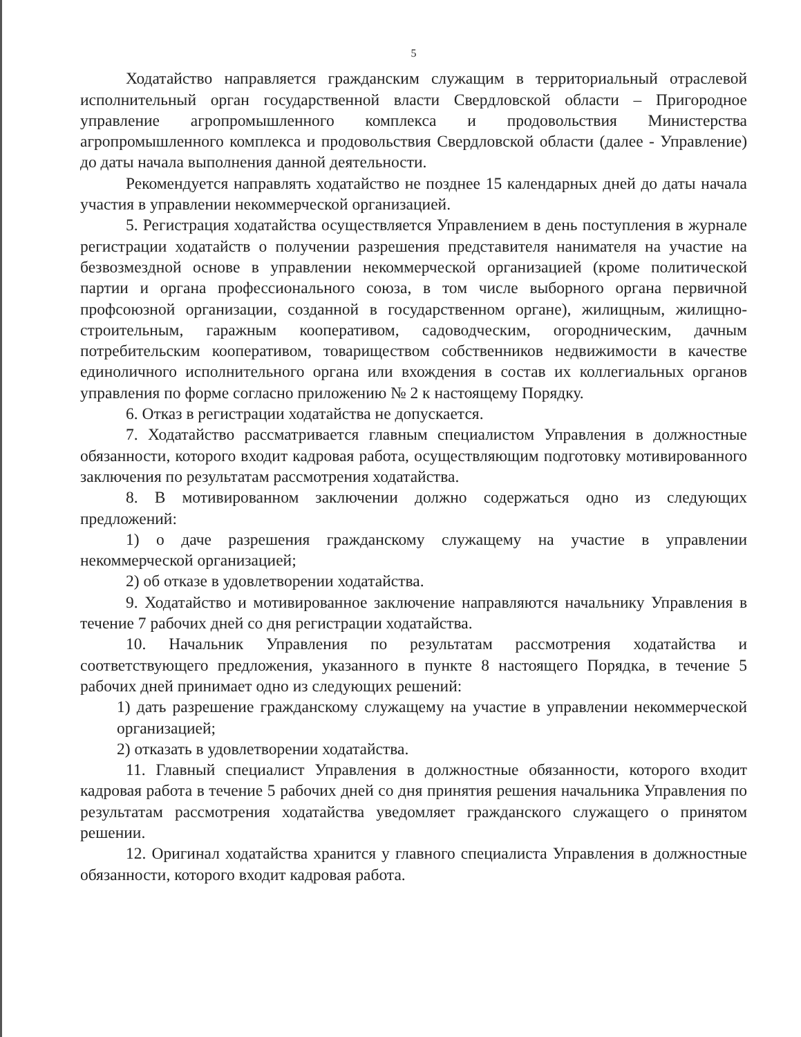5
Ходатайство направляется гражданским служащим в территориальный отраслевой исполнительный орган государственной власти Свердловской области – Пригородное управление агропромышленного комплекса и продовольствия Министерства агропромышленного комплекса и продовольствия Свердловской области (далее - Управление) до даты начала выполнения данной деятельности.
Рекомендуется направлять ходатайство не позднее 15 календарных дней до даты начала участия в управлении некоммерческой организацией.
5. Регистрация ходатайства осуществляется Управлением в день поступления в журнале регистрации ходатайств о получении разрешения представителя нанимателя на участие на безвозмездной основе в управлении некоммерческой организацией (кроме политической партии и органа профессионального союза, в том числе выборного органа первичной профсоюзной организации, созданной в государственном органе), жилищным, жилищно-строительным, гаражным кооперативом, садоводческим, огородническим, дачным потребительским кооперативом, товариществом собственников недвижимости в качестве единоличного исполнительного органа или вхождения в состав их коллегиальных органов управления по форме согласно приложению № 2 к настоящему Порядку.
6. Отказ в регистрации ходатайства не допускается.
7. Ходатайство рассматривается главным специалистом Управления в должностные обязанности, которого входит кадровая работа, осуществляющим подготовку мотивированного заключения по результатам рассмотрения ходатайства.
8. В мотивированном заключении должно содержаться одно из следующих предложений:
1) о даче разрешения гражданскому служащему на участие в управлении некоммерческой организацией;
2) об отказе в удовлетворении ходатайства.
9. Ходатайство и мотивированное заключение направляются начальнику Управления в течение 7 рабочих дней со дня регистрации ходатайства.
10. Начальник Управления по результатам рассмотрения ходатайства и соответствующего предложения, указанного в пункте 8 настоящего Порядка, в течение 5 рабочих дней принимает одно из следующих решений:
1) дать разрешение гражданскому служащему на участие в управлении некоммерческой организацией;
2) отказать в удовлетворении ходатайства.
11. Главный специалист Управления в должностные обязанности, которого входит кадровая работа в течение 5 рабочих дней со дня принятия решения начальника Управления по результатам рассмотрения ходатайства уведомляет гражданского служащего о принятом решении.
12. Оригинал ходатайства хранится у главного специалиста Управления в должностные обязанности, которого входит кадровая работа.